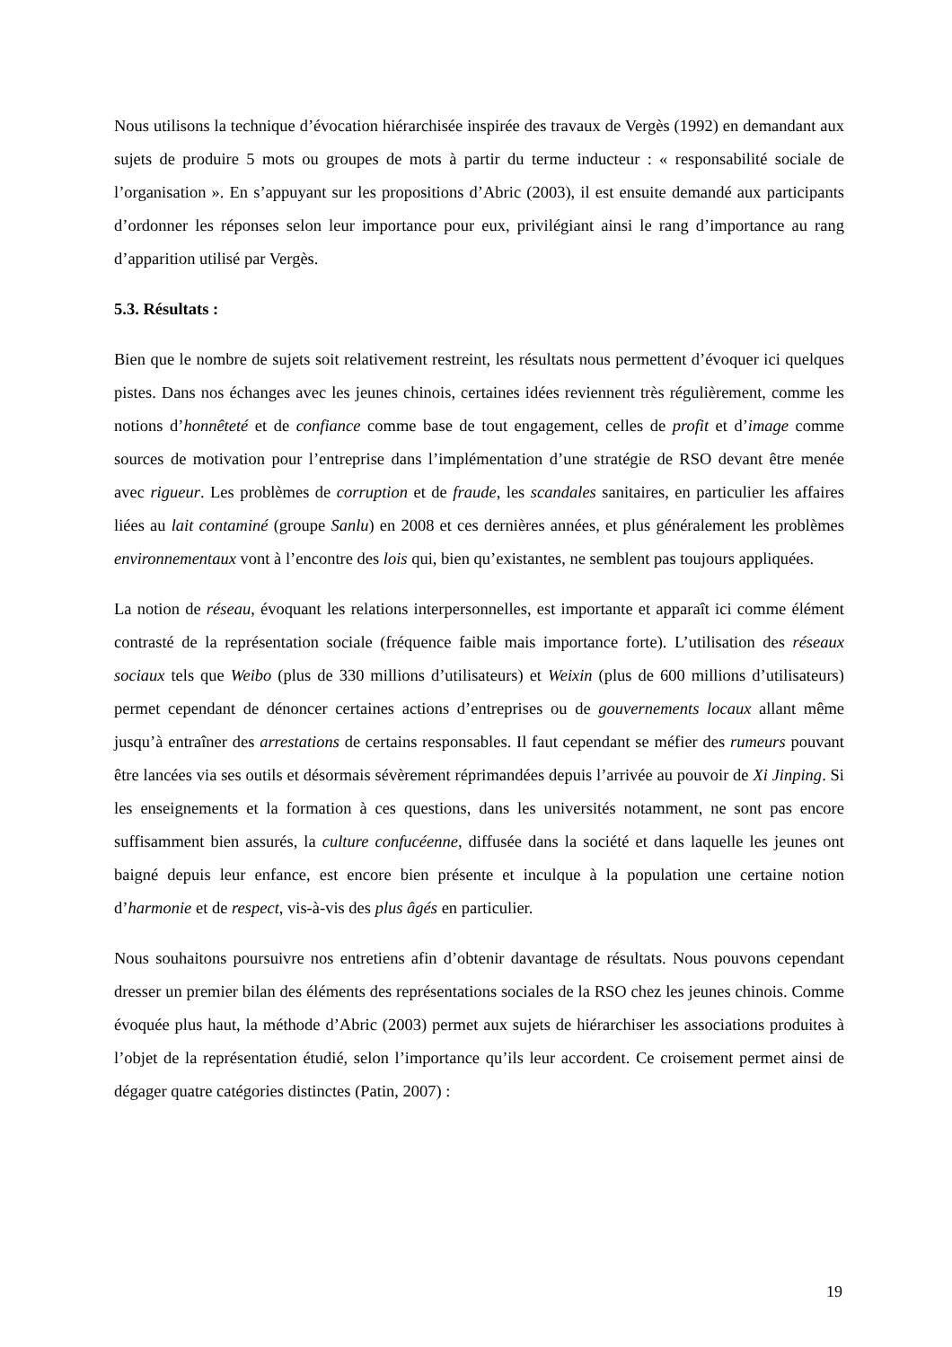Nous utilisons la technique d’évocation hiérarchisée inspirée des travaux de Vergès (1992) en demandant aux sujets de produire 5 mots ou groupes de mots à partir du terme inducteur : « responsabilité sociale de l’organisation ». En s’appuyant sur les propositions d’Abric (2003), il est ensuite demandé aux participants d’ordonner les réponses selon leur importance pour eux, privilégiant ainsi le rang d’importance au rang d’apparition utilisé par Vergès.
5.3. Résultats :
Bien que le nombre de sujets soit relativement restreint, les résultats nous permettent d’évoquer ici quelques pistes. Dans nos échanges avec les jeunes chinois, certaines idées reviennent très régulièrement, comme les notions d’honnêteté et de confiance comme base de tout engagement, celles de profit et d’image comme sources de motivation pour l’entreprise dans l’implémentation d’une stratégie de RSO devant être menée avec rigueur. Les problèmes de corruption et de fraude, les scandales sanitaires, en particulier les affaires liées au lait contaminé (groupe Sanlu) en 2008 et ces dernières années, et plus généralement les problèmes environnementaux vont à l’encontre des lois qui, bien qu’existantes, ne semblent pas toujours appliquées.
La notion de réseau, évoquant les relations interpersonnelles, est importante et apparaît ici comme élément contrasté de la représentation sociale (fréquence faible mais importance forte). L’utilisation des réseaux sociaux tels que Weibo (plus de 330 millions d’utilisateurs) et Weixin (plus de 600 millions d’utilisateurs) permet cependant de dénoncer certaines actions d’entreprises ou de gouvernements locaux allant même jusqu’à entraîner des arrestations de certains responsables. Il faut cependant se méfier des rumeurs pouvant être lancées via ses outils et désormais sévèrement réprimandées depuis l’arrivée au pouvoir de Xi Jinping. Si les enseignements et la formation à ces questions, dans les universités notamment, ne sont pas encore suffisamment bien assurés, la culture confucéenne, diffusée dans la société et dans laquelle les jeunes ont baigné depuis leur enfance, est encore bien présente et inculque à la population une certaine notion d’harmonie et de respect, vis-à-vis des plus âgés en particulier.
Nous souhaitons poursuivre nos entretiens afin d’obtenir davantage de résultats. Nous pouvons cependant dresser un premier bilan des éléments des représentations sociales de la RSO chez les jeunes chinois. Comme évoquée plus haut, la méthode d’Abric (2003) permet aux sujets de hiérarchiser les associations produites à l’objet de la représentation étudié, selon l’importance qu’ils leur accordent. Ce croisement permet ainsi de dégager quatre catégories distinctes (Patin, 2007) :
19